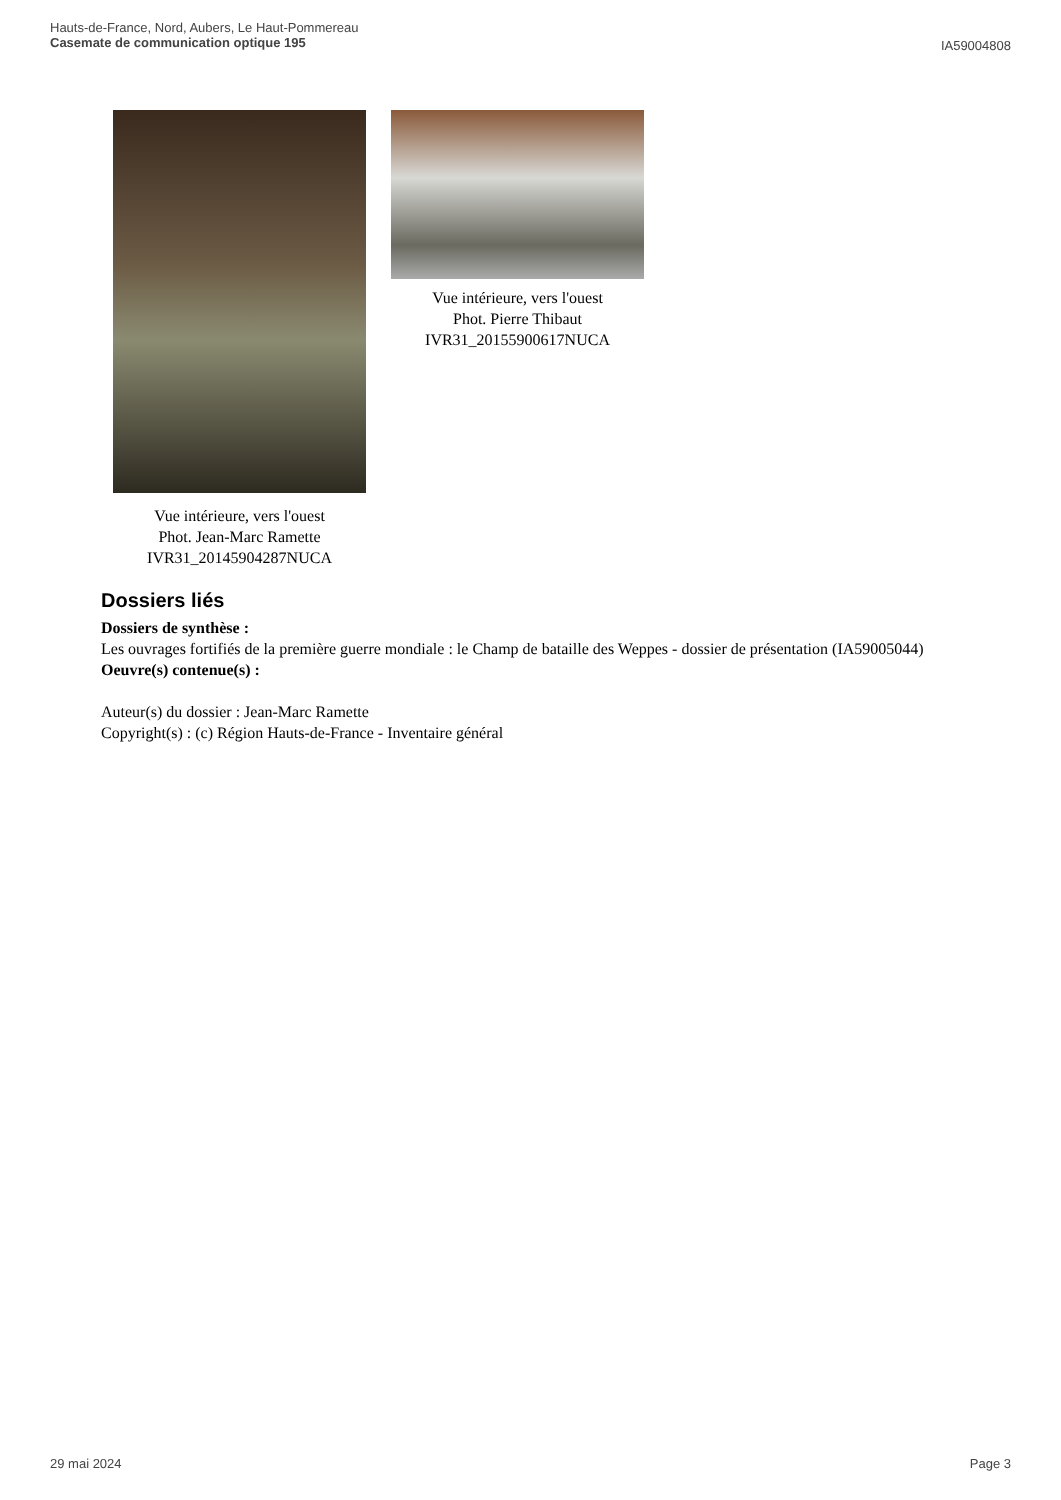Hauts-de-France, Nord, Aubers, Le Haut-Pommereau
Casemate de communication optique 195
IA59004808
Vue intérieure, vers l'ouest
Phot. Jean-Marc Ramette
IVR31_20145904287NUCA
Vue intérieure, vers l'ouest
Phot. Pierre Thibaut
IVR31_20155900617NUCA
Dossiers liés
Dossiers de synthèse :
Les ouvrages fortifiés de la première guerre mondiale : le Champ de bataille des Weppes - dossier de présentation (IA59005044)
Oeuvre(s) contenue(s) :
Auteur(s) du dossier : Jean-Marc Ramette
Copyright(s) : (c) Région Hauts-de-France - Inventaire général
29 mai 2024 Page 3